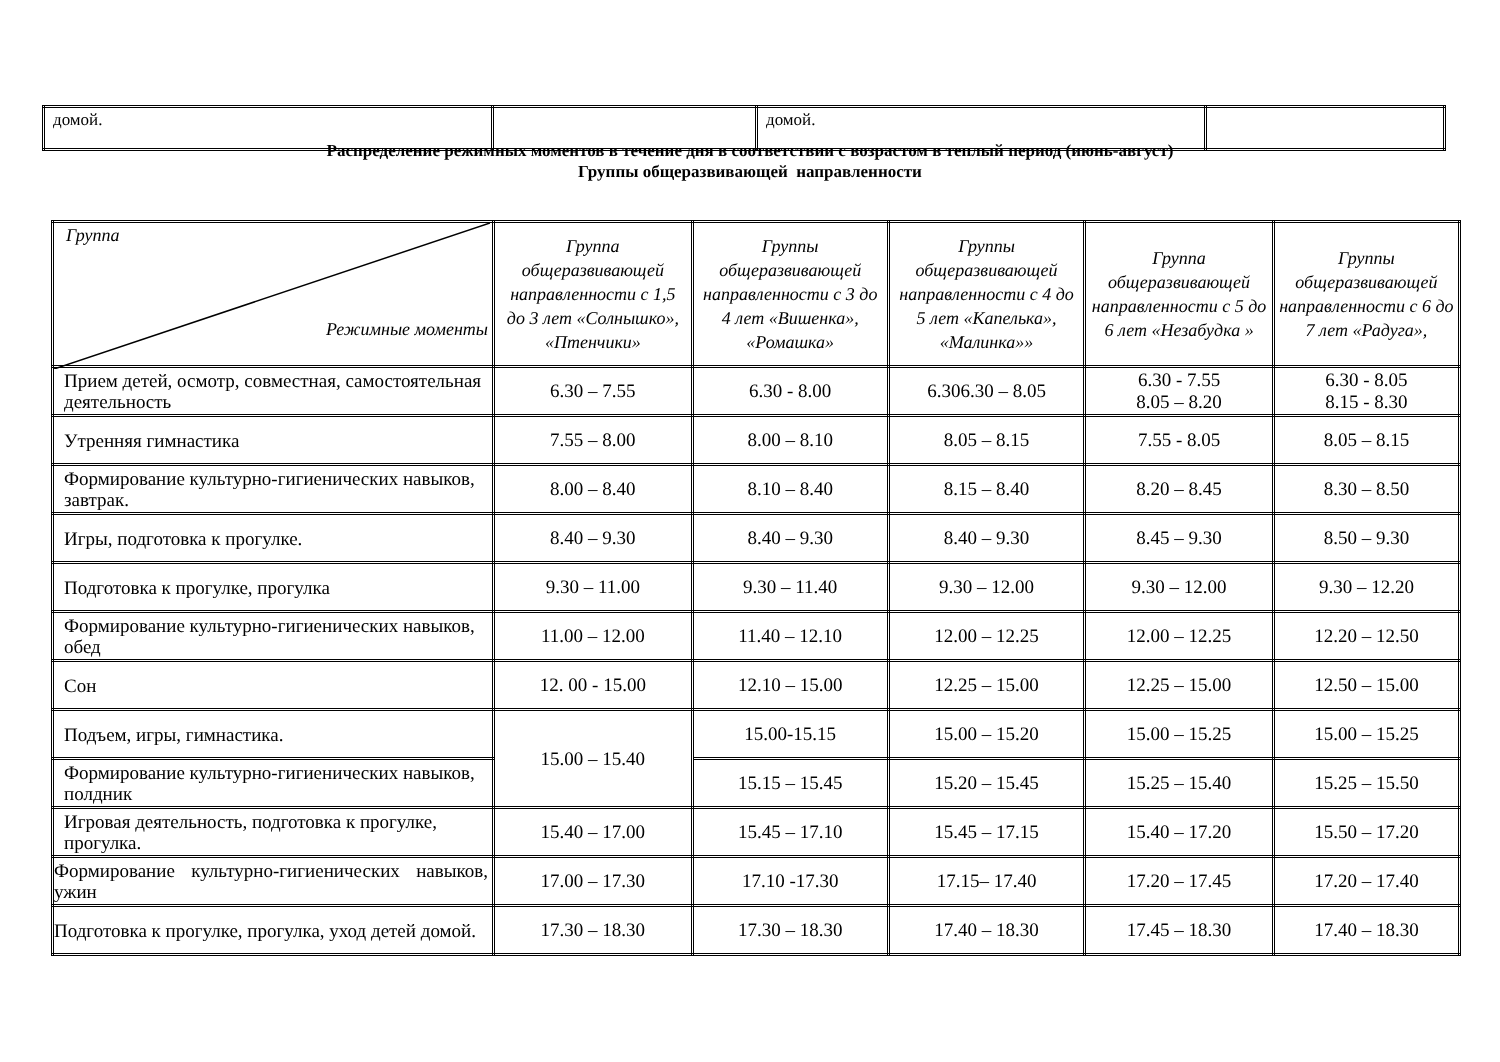| домой. | | домой. | |
Распределение режимных моментов в течение дня в соответствии с возрастом в теплый период (июнь-август)
Группы общеразвивающей направленности
| Группа Режимные моменты | Группа общеразвивающей направленности с 1,5 до 3 лет «Солнышко», «Птенчики» | Группы общеразвивающей направленности с 3 до 4 лет «Вишенка», «Ромашка» | Группы общеразвивающей направленности с 4 до 5 лет «Капелька», «Малинка»» | Группа общеразвивающей направленности с 5 до 6 лет «Незабудка » | Группы общеразвивающей направленности с 6 до 7 лет «Радуга», |
| --- | --- | --- | --- | --- | --- |
| Прием детей, осмотр, совместная, самостоятельная деятельность | 6.30 – 7.55 | 6.30 - 8.00 | 6.306.30 – 8.05 | 6.30 - 7.55 8.05 – 8.20 | 6.30 - 8.05 8.15 - 8.30 |
| Утренняя гимнастика | 7.55 – 8.00 | 8.00 – 8.10 | 8.05 – 8.15 | 7.55 - 8.05 | 8.05 – 8.15 |
| Формирование культурно-гигиенических навыков, завтрак. | 8.00 – 8.40 | 8.10 – 8.40 | 8.15 – 8.40 | 8.20 – 8.45 | 8.30 – 8.50 |
| Игры, подготовка к прогулке. | 8.40 – 9.30 | 8.40 – 9.30 | 8.40 – 9.30 | 8.45 – 9.30 | 8.50 – 9.30 |
| Подготовка к прогулке, прогулка | 9.30 – 11.00 | 9.30 – 11.40 | 9.30 – 12.00 | 9.30 – 12.00 | 9.30 – 12.20 |
| Формирование культурно-гигиенических навыков, обед | 11.00 – 12.00 | 11.40 – 12.10 | 12.00 – 12.25 | 12.00 – 12.25 | 12.20 – 12.50 |
| Сон | 12. 00 - 15.00 | 12.10 – 15.00 | 12.25 – 15.00 | 12.25 – 15.00 | 12.50 – 15.00 |
| Подъем, игры, гимнастика. | 15.00 – 15.40 | 15.00-15.15 | 15.00 – 15.20 | 15.00 – 15.25 | 15.00 – 15.25 |
| Формирование культурно-гигиенических навыков, полдник | | 15.15 – 15.45 | 15.20 – 15.45 | 15.25 – 15.40 | 15.25 – 15.50 |
| Игровая деятельность, подготовка к прогулке, прогулка. | 15.40 – 17.00 | 15.45 – 17.10 | 15.45 – 17.15 | 15.40 – 17.20 | 15.50 – 17.20 |
| Формирование культурно-гигиенических навыков, ужин | 17.00 – 17.30 | 17.10 -17.30 | 17.15– 17.40 | 17.20 – 17.45 | 17.20 – 17.40 |
| Подготовка к прогулке, прогулка, уход детей домой. | 17.30 – 18.30 | 17.30 – 18.30 | 17.40 – 18.30 | 17.45 – 18.30 | 17.40 – 18.30 |